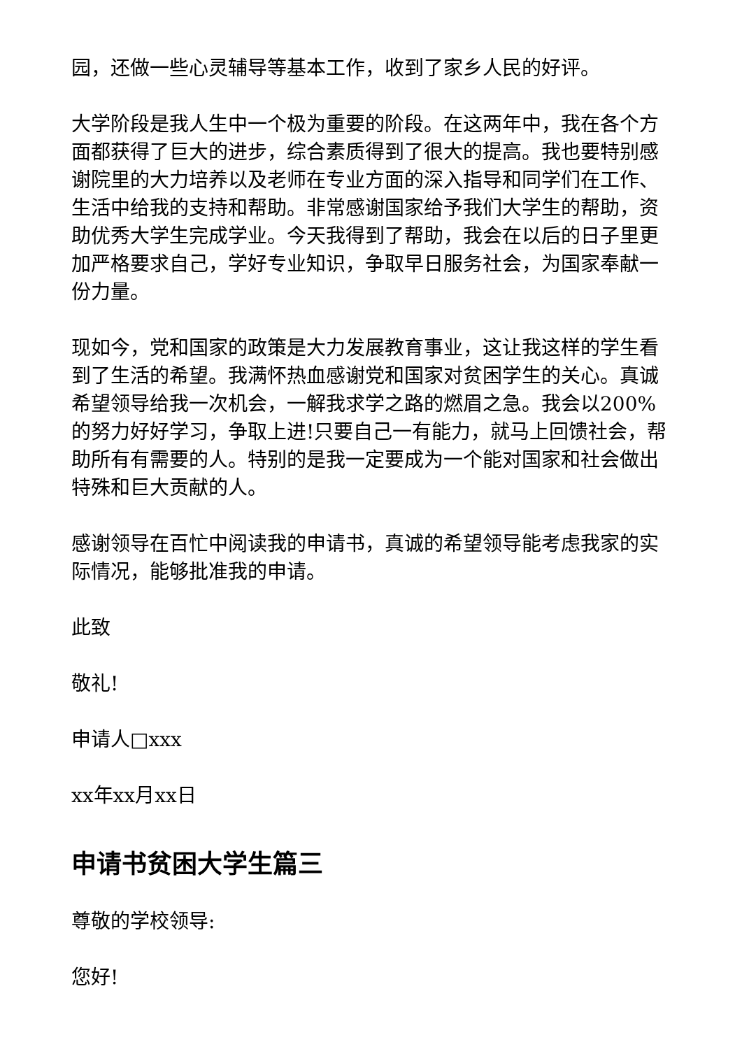园，还做一些心灵辅导等基本工作，收到了家乡人民的好评。
大学阶段是我人生中一个极为重要的阶段。在这两年中，我在各个方面都获得了巨大的进步，综合素质得到了很大的提高。我也要特别感谢院里的大力培养以及老师在专业方面的深入指导和同学们在工作、生活中给我的支持和帮助。非常感谢国家给予我们大学生的帮助，资助优秀大学生完成学业。今天我得到了帮助，我会在以后的日子里更加严格要求自己，学好专业知识，争取早日服务社会，为国家奉献一份力量。
现如今，党和国家的政策是大力发展教育事业，这让我这样的学生看到了生活的希望。我满怀热血感谢党和国家对贫困学生的关心。真诚希望领导给我一次机会，一解我求学之路的燃眉之急。我会以200%的努力好好学习，争取上进!只要自己一有能力，就马上回馈社会，帮助所有有需要的人。特别的是我一定要成为一个能对国家和社会做出特殊和巨大贡献的人。
感谢领导在百忙中阅读我的申请书，真诚的希望领导能考虑我家的实际情况，能够批准我的申请。
此致
敬礼!
申请人□xxx
xx年xx月xx日
申请书贫困大学生篇三
尊敬的学校领导:
您好!